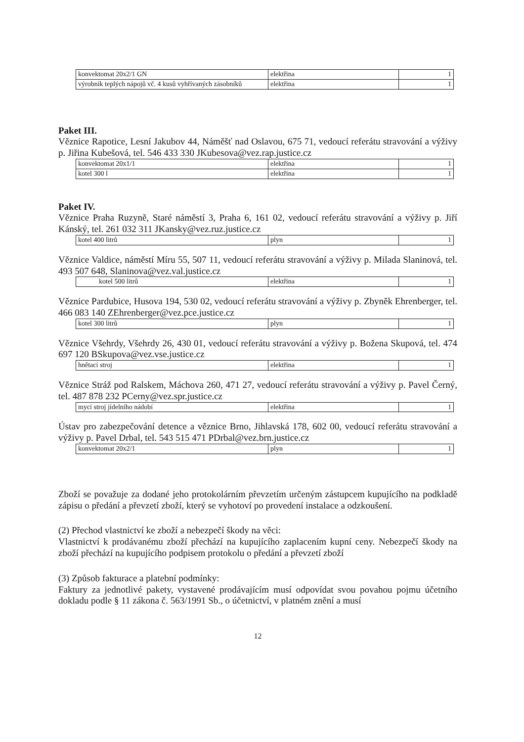| konvektomat 20x2/1 GN | elektřina | 1 |
| výrobník teplých nápojů vč. 4 kusů vyhřívaných zásobníků | elektřina | 1 |
Paket III.
Věznice Rapotice, Lesní Jakubov 44, Náměšť nad Oslavou, 675 71, vedoucí referátu stravování a výživy p. Jiřina Kubešová, tel. 546 433 330 JKubesova@vez.rap.justice.cz
| konvektomat 20x1/1 | elektřina | 1 |
| kotel 300 l | elektřina | 1 |
Paket IV.
Věznice Praha Ruzyně, Staré náměstí 3, Praha 6, 161 02, vedoucí referátu stravování a výživy p. Jiří Kánský, tel. 261 032 311 JKansky@vez.ruz.justice.cz
| kotel 400 litrů | plyn | 1 |
Věznice Valdice, náměstí Míru 55, 507 11, vedoucí referátu stravování a výživy p. Milada Slaninová, tel. 493 507 648, Slaninova@vez.val.justice.cz
| kotel 500 litrů | elektřina | 1 |
Věznice Pardubice, Husova 194, 530 02, vedoucí referátu stravování a výživy p. Zbyněk Ehrenberger, tel. 466 083 140 ZEhrenberger@vez.pce.justice.cz
| kotel 300 litrů | plyn | 1 |
Věznice Všehrdy, Všehrdy 26, 430 01, vedoucí referátu stravování a výživy p. Božena Skupová, tel. 474 697 120 BSkupova@vez.vse.justice.cz
| hnětací stroj | elektřina | 1 |
Věznice Stráž pod Ralskem, Máchova 260, 471 27, vedoucí referátu stravování a výživy p. Pavel Černý, tel. 487 878 232 PCerny@vez.spr.justice.cz
| mycí stroj jídelního nádobí | elektřina | 1 |
Ústav pro zabezpečování detence a věznice Brno, Jihlavská 178, 602 00, vedoucí referátu stravování a výživy p. Pavel Drbal, tel. 543 515 471 PDrbal@vez.brn.justice.cz
| konvektomat 20x2/1 | plyn | 1 |
Zboží se považuje za dodané jeho protokolárním převzetím určeným zástupcem kupujícího na podkladě zápisu o předání a převzetí zboží, který se vyhotoví po provedení instalace a odzkoušení.
(2) Přechod vlastnictví ke zboží a nebezpečí škody na věci:
Vlastnictví k prodávanému zboží přechází na kupujícího zaplacením kupní ceny. Nebezpečí škody na zboží přechází na kupujícího podpisem protokolu o předání a převzetí zboží
(3) Způsob fakturace a platební podmínky:
Faktury za jednotlivé pakety, vystavené prodávajícím musí odpovídat svou povahou pojmu účetního dokladu podle § 11 zákona č. 563/1991 Sb., o účetnictví, v platném znění a musí
12